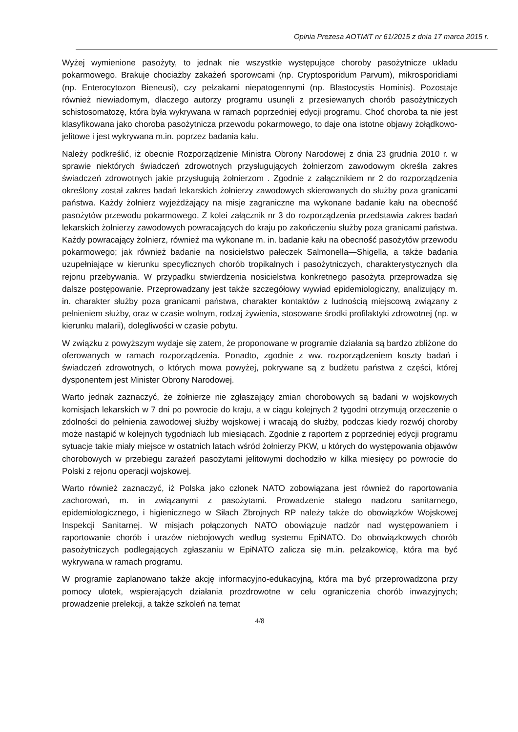Opinia Prezesa AOTMiT nr 61/2015 z dnia 17 marca 2015 r.
Wyżej wymienione pasożyty, to jednak nie wszystkie występujące choroby pasożytnicze układu pokarmowego. Brakuje chociażby zakażeń sporowcami (np. Cryptosporidum Parvum), mikrosporidiami (np. Enterocytozon Bieneusi), czy pełzakami niepatogennymi (np. Blastocystis Hominis). Pozostaje również niewiadomym, dlaczego autorzy programu usunęli z przesiewanych chorób pasożytniczych schistosomatozę, która była wykrywana w ramach poprzedniej edycji programu. Choć choroba ta nie jest klasyfikowana jako choroba pasożytnicza przewodu pokarmowego, to daje ona istotne objawy żołądkowo-jelitowe i jest wykrywana m.in. poprzez badania kału.
Należy podkreślić, iż obecnie Rozporządzenie Ministra Obrony Narodowej z dnia 23 grudnia 2010 r. w sprawie niektórych świadczeń zdrowotnych przysługujących żołnierzom zawodowym określa zakres świadczeń zdrowotnych jakie przysługują żołnierzom . Zgodnie z załącznikiem nr 2 do rozporządzenia określony został zakres badań lekarskich żołnierzy zawodowych skierowanych do służby poza granicami państwa. Każdy żołnierz wyjeżdżający na misje zagraniczne ma wykonane badanie kału na obecność pasożytów przewodu pokarmowego. Z kolei załącznik nr 3 do rozporządzenia przedstawia zakres badań lekarskich żołnierzy zawodowych powracających do kraju po zakończeniu służby poza granicami państwa. Każdy powracający żołnierz, również ma wykonane m. in. badanie kału na obecność pasożytów przewodu pokarmowego; jak również badanie na nosicielstwo pałeczek Salmonella—Shigella, a także badania uzupełniające w kierunku specyficznych chorób tropikalnych i pasożytniczych, charakterystycznych dla rejonu przebywania. W przypadku stwierdzenia nosicielstwa konkretnego pasożyta przeprowadza się dalsze postępowanie. Przeprowadzany jest także szczegółowy wywiad epidemiologiczny, analizujący m. in. charakter służby poza granicami państwa, charakter kontaktów z ludnością miejscową związany z pełnieniem służby, oraz w czasie wolnym, rodzaj żywienia, stosowane środki profilaktyki zdrowotnej (np. w kierunku malarii), dolegliwości w czasie pobytu.
W związku z powyższym wydaje się zatem, że proponowane w programie działania są bardzo zbliżone do oferowanych w ramach rozporządzenia. Ponadto, zgodnie z ww. rozporządzeniem koszty badań i świadczeń zdrowotnych, o których mowa powyżej, pokrywane są z budżetu państwa z części, której dysponentem jest Minister Obrony Narodowej.
Warto jednak zaznaczyć, że żołnierze nie zgłaszający zmian chorobowych są badani w wojskowych komisjach lekarskich w 7 dni po powrocie do kraju, a w ciągu kolejnych 2 tygodni otrzymują orzeczenie o zdolności do pełnienia zawodowej służby wojskowej i wracają do służby, podczas kiedy rozwój choroby może nastąpić w kolejnych tygodniach lub miesiącach. Zgodnie z raportem z poprzedniej edycji programu sytuacje takie miały miejsce w ostatnich latach wśród żołnierzy PKW, u których do występowania objawów chorobowych w przebiegu zarażeń pasożytami jelitowymi dochodziło w kilka miesięcy po powrocie do Polski z rejonu operacji wojskowej.
Warto również zaznaczyć, iż Polska jako członek NATO zobowiązana jest również do raportowania zachorowań, m. in związanymi z pasożytami. Prowadzenie stałego nadzoru sanitarnego, epidemiologicznego, i higienicznego w Siłach Zbrojnych RP należy także do obowiązków Wojskowej Inspekcji Sanitarnej. W misjach połączonych NATO obowiązuje nadzór nad występowaniem i raportowanie chorób i urazów niebojowych według systemu EpiNATO. Do obowiązkowych chorób pasożytniczych podlegających zgłaszaniu w EpiNATO zalicza się m.in. pełzakowicę, która ma być wykrywana w ramach programu.
W programie zaplanowano także akcję informacyjno-edukacyjną, która ma być przeprowadzona przy pomocy ulotek, wspierających działania prozdrowotne w celu ograniczenia chorób inwazyjnych; prowadzenie prelekcji, a także szkoleń na temat
4/8